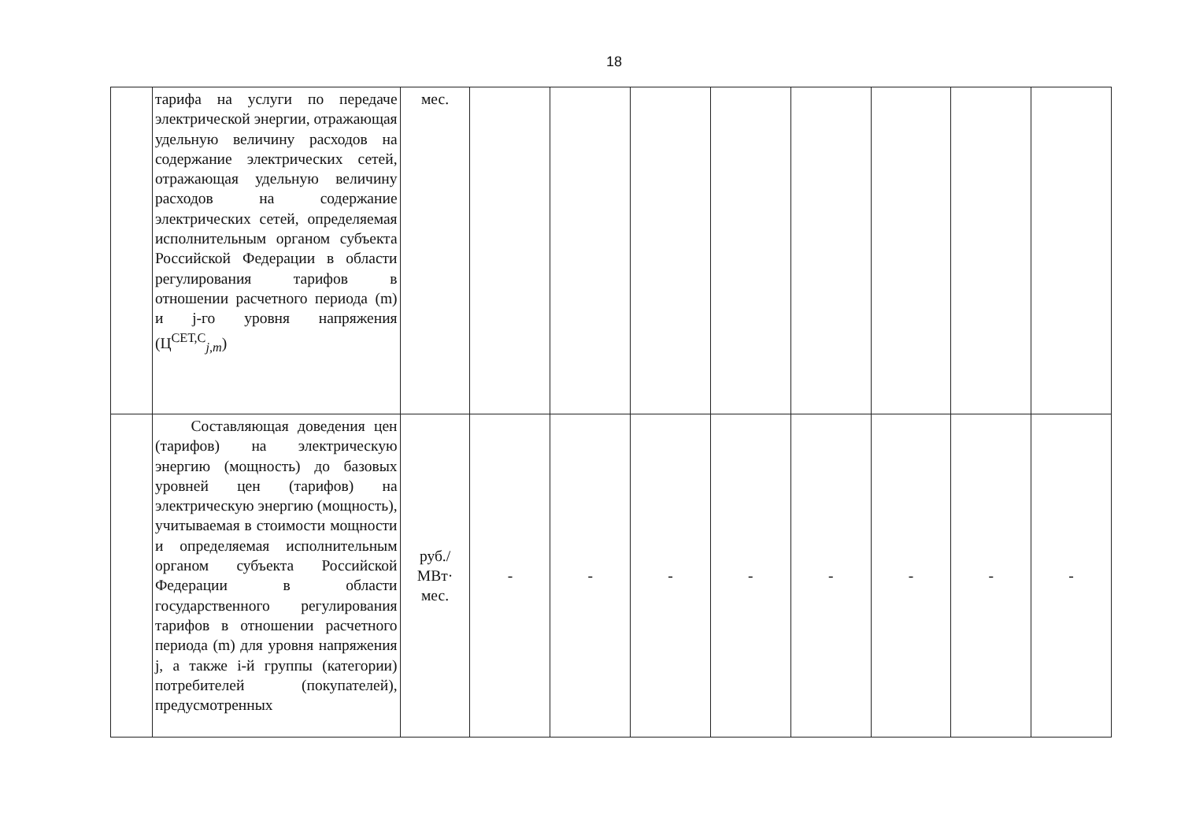18
| | тарифа на услуги по передаче электрической энергии, отражающая удельную величину расходов на содержание электрических сетей, отражающая удельную величину расходов на содержание электрических сетей, определяемая исполнительным органом субъекта Российской Федерации в области регулирования тарифов в отношении расчетного периода (m) и j-го уровня напряжения (Ц<sup>СЕТ,С</sup><sub>j,m</sub>) | мес. | | | | | | | | |
| | Составляющая доведения цен (тарифов) на электрическую энергию (мощность) до базовых уровней цен (тарифов) на электрическую энергию (мощность), учитываемая в стоимости мощности и определяемая исполнительным органом субъекта Российской Федерации в области государственного регулирования тарифов в отношении расчетного периода (m) для уровня напряжения j, а также i-й группы (категории) потребителей (покупателей), предусмотренных | руб./ МВт· мес. | - | - | - | - | - | - | - | - |